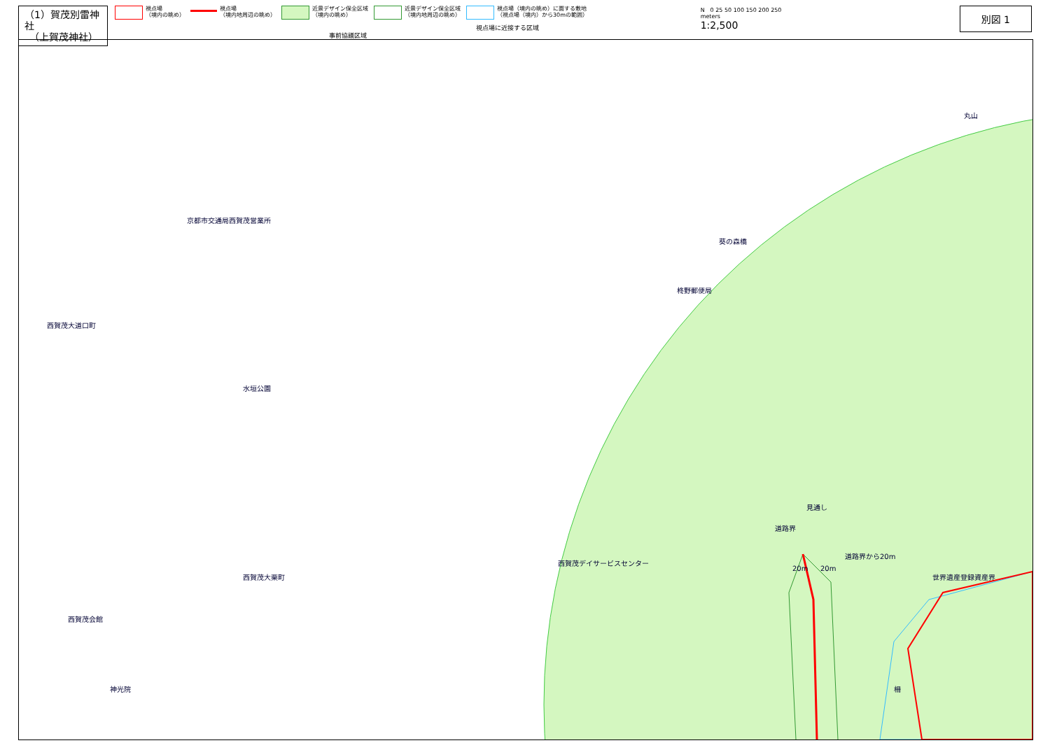（1）賀茂別雷神社
　（上賀茂神社）
視点場
（境内の眺め）
視点場
（境内地周辺の眺め）
近景デザイン保全区域
（境内の眺め）
近景デザイン保全区域
（境内地周辺の眺め）
視点場（境内の眺め）に面する敷地
（視点場（境内）から30mの範囲）
N　0 25 50 100 150 200 250
meters
1:2,500
別図 1
事前協議区域
視点場に近接する区域
道路界
見通し
20m 20m
道路界から20m
世界遺産登録資産界
柵
丸山
京都市交通局西賀茂営業所
水垣公園
西賀茂大道口町
西賀茂大栗町
神光院
西賀茂会館
西賀茂デイサービスセンター
葵の森橋
柊野郵便局